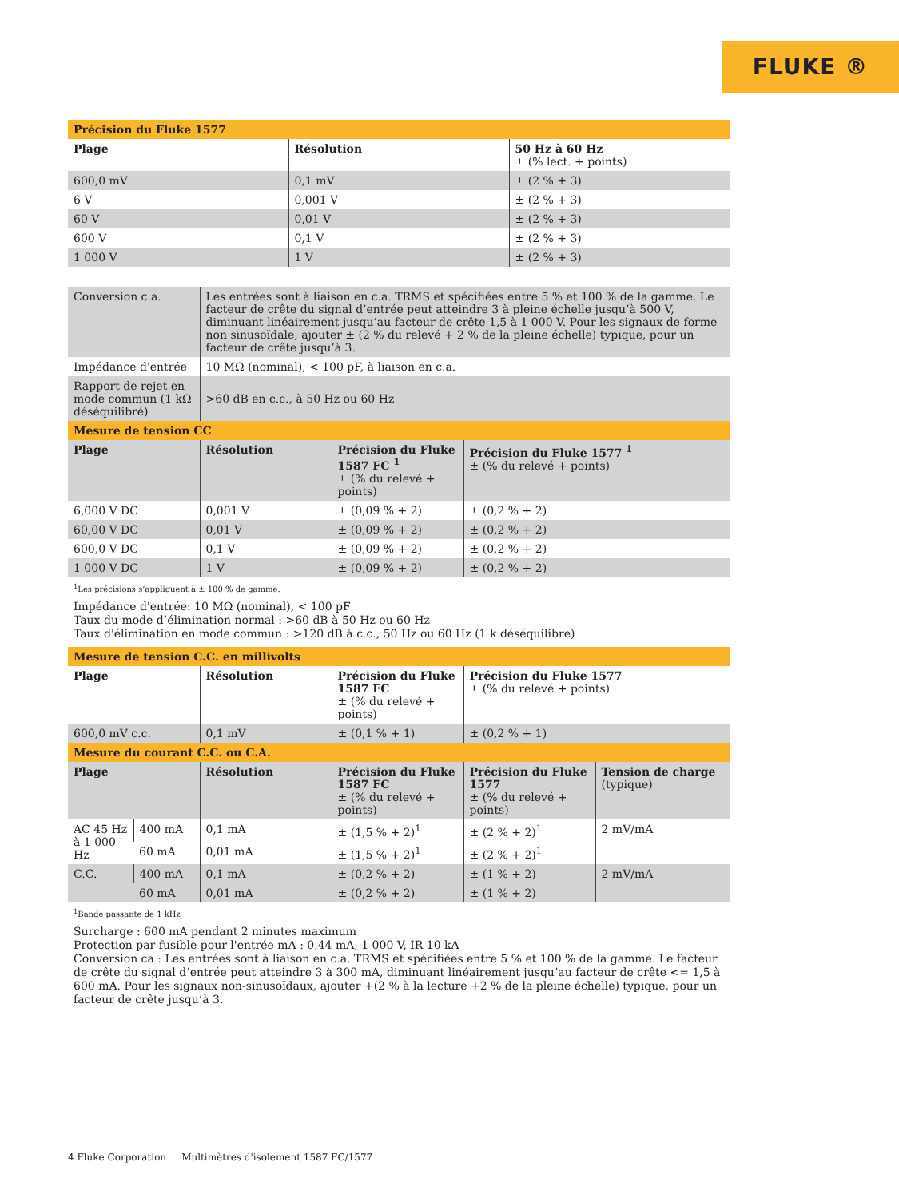FLUKE ®
| Précision du Fluke 1577 | | |
| Plage | Résolution | 50 Hz à 60 Hz ± (% lect. + points) |
| 600,0 mV | 0,1 mV | ± (2 % + 3) |
| 6 V | 0,001 V | ± (2 % + 3) |
| 60 V | 0,01 V | ± (2 % + 3) |
| 600 V | 0,1 V | ± (2 % + 3) |
| 1 000 V | 1 V | ± (2 % + 3) |
| Conversion c.a. | Les entrées sont à liaison en c.a. TRMS et spécifiées entre 5 % et 100 % de la gamme. Le facteur de crête du signal d’entrée peut atteindre 3 à pleine échelle jusqu’à 500 V, diminuant linéairement jusqu’au facteur de crête 1,5 à 1 000 V. Pour les signaux de forme non sinusoïdale, ajouter ± (2 % du relevé + 2 % de la pleine échelle) typique, pour un facteur de crête jusqu’à 3. |
| Impédance d'entrée | 10 MΩ (nominal), < 100 pF, à liaison en c.a. |
| Rapport de rejet en mode commun (1 kΩ déséquilibré) | >60 dB en c.c., à 50 Hz ou 60 Hz |
| Mesure de tension CC | | | |
| Plage | Résolution | Précision du Fluke 1587 FC <sup>1</sup> ± (% du relevé + points) | Précision du Fluke 1577 <sup>1</sup> ± (% du relevé + points) |
| 6,000 V DC | 0,001 V | ± (0,09 % + 2) | ± (0,2 % + 2) |
| 60,00 V DC | 0,01 V | ± (0,09 % + 2) | ± (0,2 % + 2) |
| 600,0 V DC | 0,1 V | ± (0,09 % + 2) | ± (0,2 % + 2) |
| 1 000 V DC | 1 V | ± (0,09 % + 2) | ± (0,2 % + 2) |
<sup>1</sup> Les précisions s’appliquent à ± 100 % de gamme.
Impédance d'entrée: 10 MΩ (nominal), < 100 pF
Taux du mode d’élimination normal : >60 dB à 50 Hz ou 60 Hz
Taux d'élimination en mode commun : >120 dB à c.c., 50 Hz ou 60 Hz (1 k déséquilibre)
| Mesure de tension C.C. en millivolts | | | |
| Plage | Résolution | Précision du Fluke 1587 FC ± (% du relevé + points) | Précision du Fluke 1577 ± (% du relevé + points) |
| 600,0 mV c.c. | 0,1 mV | ± (0,1 % + 1) | ± (0,2 % + 1) |
| Mesure du courant C.C. ou C.A. | | | | | |
| Plage | | Résolution | Précision du Fluke 1587 FC ± (% du relevé + points) | Précision du Fluke 1577 ± (% du relevé + points) | Tension de charge (typique) |
| AC 45 Hz à 1 000 Hz | 400 mA | 0,1 mA | ± (1,5 % + 2)<sup>1</sup> | ± (2 % + 2)<sup>1</sup> | 2 mV/mA |
| | 60 mA | 0,01 mA | ± (1,5 % + 2)<sup>1</sup> | ± (2 % + 2)<sup>1</sup> | |
| C.C. | 400 mA | 0,1 mA | ± (0,2 % + 2) | ± (1 % + 2) | 2 mV/mA |
| | 60 mA | 0,01 mA | ± (0,2 % + 2) | ± (1 % + 2) | |
<sup>1</sup> Bande passante de 1 kHz
Surcharge : 600 mA pendant 2 minutes maximum
Protection par fusible pour l'entrée mA : 0,44 mA, 1 000 V, IR 10 kA
Conversion ca : Les entrées sont à liaison en c.a. TRMS et spécifiées entre 5 % et 100 % de la gamme. Le facteur de crête du signal d’entrée peut atteindre 3 à 300 mA, diminuant linéairement jusqu’au facteur de crête <= 1,5 à 600 mA. Pour les signaux non-sinusoïdaux, ajouter +(2 % à la lecture +2 % de la pleine échelle) typique, pour un facteur de crête jusqu’à 3.
4 Fluke Corporation Multimètres d'isolement 1587 FC/1577